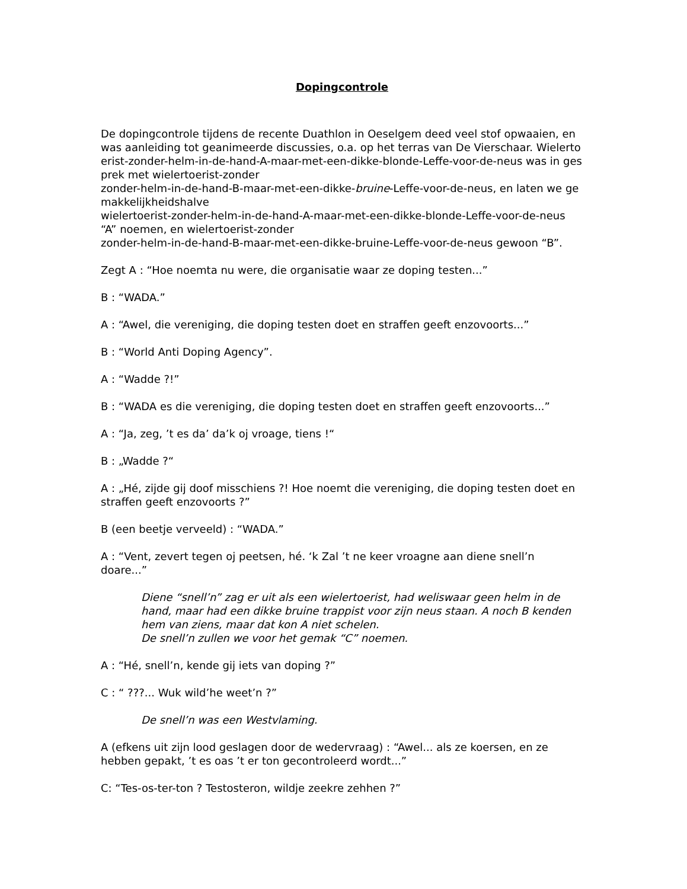Dopingcontrole
De dopingcontrole tijdens de recente Duathlon in Oeselgem deed veel stof opwaaien, en was aanleiding tot geanimeerde discussies, o.a. op het terras van De Vierschaar. Wielertoerist-zonder-helm-in-de-hand-A-maar-met-een-dikke-blonde-Leffe-voor-de-neus was in gesprek met wielertoerist-zonder
zonder-helm-in-de-hand-B-maar-met-een-dikke-bruine-Leffe-voor-de-neus, en laten we gemakkelijkheidshalve
wielertoerist-zonder-helm-in-de-hand-A-maar-met-een-dikke-blonde-Leffe-voor-de-neus “A” noemen, en wielertoerist-zonder
zonder-helm-in-de-hand-B-maar-met-een-dikke-bruine-Leffe-voor-de-neus gewoon “B”.
Zegt A : “Hoe noemta nu were, die organisatie waar ze doping testen...”
B : “WADA.”
A : “Awel, die vereniging, die doping testen doet en straffen geeft enzovoorts...”
B : “World Anti Doping Agency”.
A : “Wadde ?!”
B : “WADA es die vereniging, die doping testen doet en straffen geeft enzovoorts...”
A : “Ja, zeg, ’t es da’ da’k oj vroage, tiens !“
B : „Wadde ?“
A : „Hé, zijde gij doof misschiens ?! Hoe noemt die vereniging, die doping testen doet en straffen geeft enzovoorts ?”
B (een beetje verveeld) : “WADA.”
A : “Vent, zevert tegen oj peetsen, hé. ‘k Zal ’t ne keer vroagne aan diene snell’n doare...”
Diene “snell’n” zag er uit als een wielertoerist, had weliswaar geen helm in de hand, maar had een dikke bruine trappist voor zijn neus staan. A noch B kenden hem van ziens, maar dat kon A niet schelen.
De snell’n zullen we voor het gemak “C” noemen.
A : “Hé, snell’n, kende gij iets van doping ?”
C : “ ???... Wuk wild’he weet’n ?”
De snell’n was een Westvlaming.
A (efkens uit zijn lood geslagen door de wedervraag) : “Awel... als ze koersen, en ze hebben gepakt, ’t es oas ’t er ton gecontroleerd wordt...”
C: “Tes-os-ter-ton ? Testosteron, wildje zeekre zehhen ?”